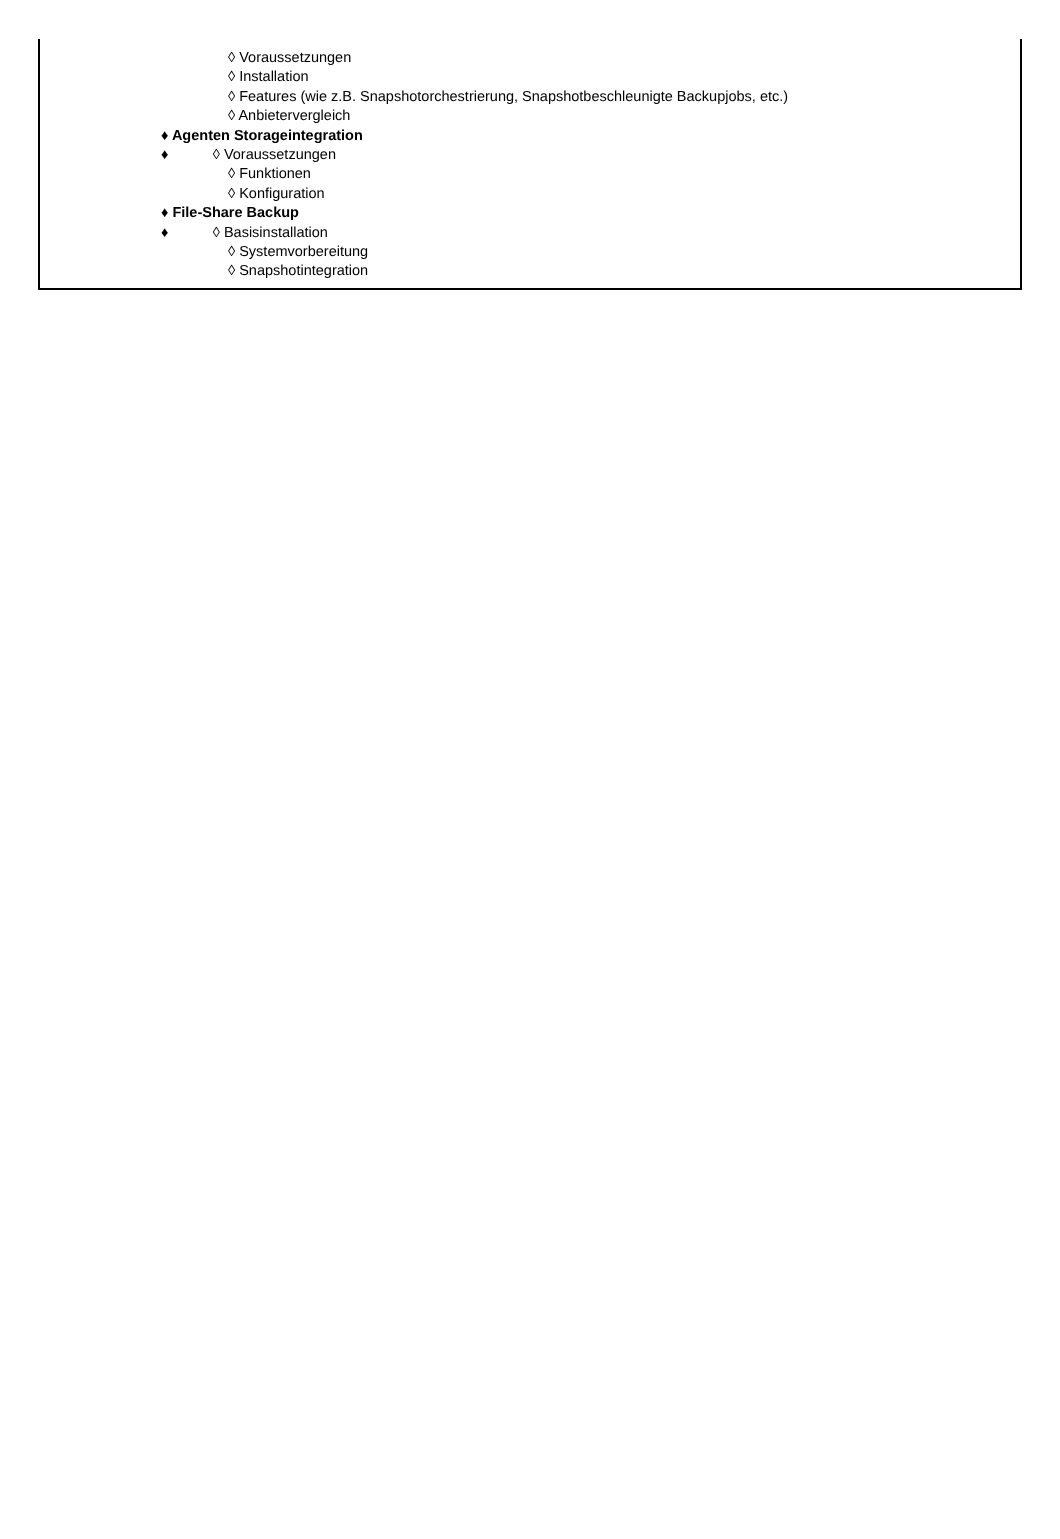◊ Voraussetzungen
◊ Installation
◊ Features (wie z.B. Snapshotorchestrierung, Snapshotbeschleunigte Backupjobs, etc.)
◊ Anbietervergleich
♦ Agenten Storageintegration
♦ ◊ Voraussetzungen
◊ Funktionen
◊ Konfiguration
♦ File-Share Backup
♦ ◊ Basisinstallation
◊ Systemvorbereitung
◊ Snapshotintegration